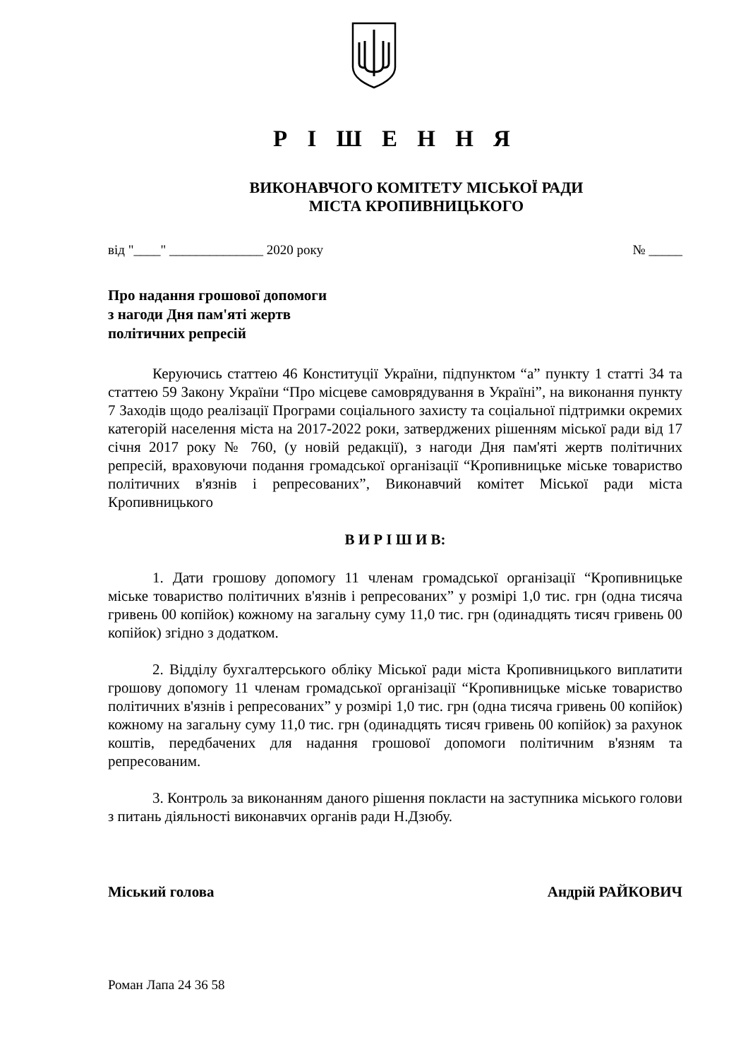Р І Ш Е Н Н Я
ВИКОНАВЧОГО КОМІТЕТУ МІСЬКОЇ РАДИ
МІСТА КРОПИВНИЦЬКОГО
від "____" ______________ 2020 року № _____
Про надання грошової допомоги
з нагоди Дня пам'яті жертв
політичних репресій
Керуючись статтею 46 Конституції України, підпунктом “а” пункту 1 статті 34 та статтею 59 Закону України “Про місцеве самоврядування в Україні”, на виконання пункту 7 Заходів щодо реалізації Програми соціального захисту та соціальної підтримки окремих категорій населення міста на 2017-2022 роки, затверджених рішенням міської ради від 17 січня 2017 року № 760, (у новій редакції), з нагоди Дня пам'яті жертв політичних репресій, враховуючи подання громадської організації “Кропивницьке міське товариство політичних в'язнів і репресованих”, Виконавчий комітет Міської ради міста Кропивницького
В И Р І Ш И В:
1. Дати грошову допомогу 11 членам громадської організації “Кропивницьке міське товариство політичних в'язнів і репресованих” у розмірі 1,0 тис. грн (одна тисяча гривень 00 копійок) кожному на загальну суму 11,0 тис. грн (одинадцять тисяч гривень 00 копійок) згідно з додатком.
2. Відділу бухгалтерського обліку Міської ради міста Кропивницького виплатити грошову допомогу 11 членам громадської організації “Кропивницьке міське товариство політичних в'язнів і репресованих” у розмірі 1,0 тис. грн (одна тисяча гривень 00 копійок) кожному на загальну суму 11,0 тис. грн (одинадцять тисяч гривень 00 копійок) за рахунок коштів, передбачених для надання грошової допомоги політичним в'язням та репресованим.
3. Контроль за виконанням даного рішення покласти на заступника міського голови з питань діяльності виконавчих органів ради Н.Дзюбу.
Міський голова Андрій РАЙКОВИЧ
Роман Лапа 24 36 58